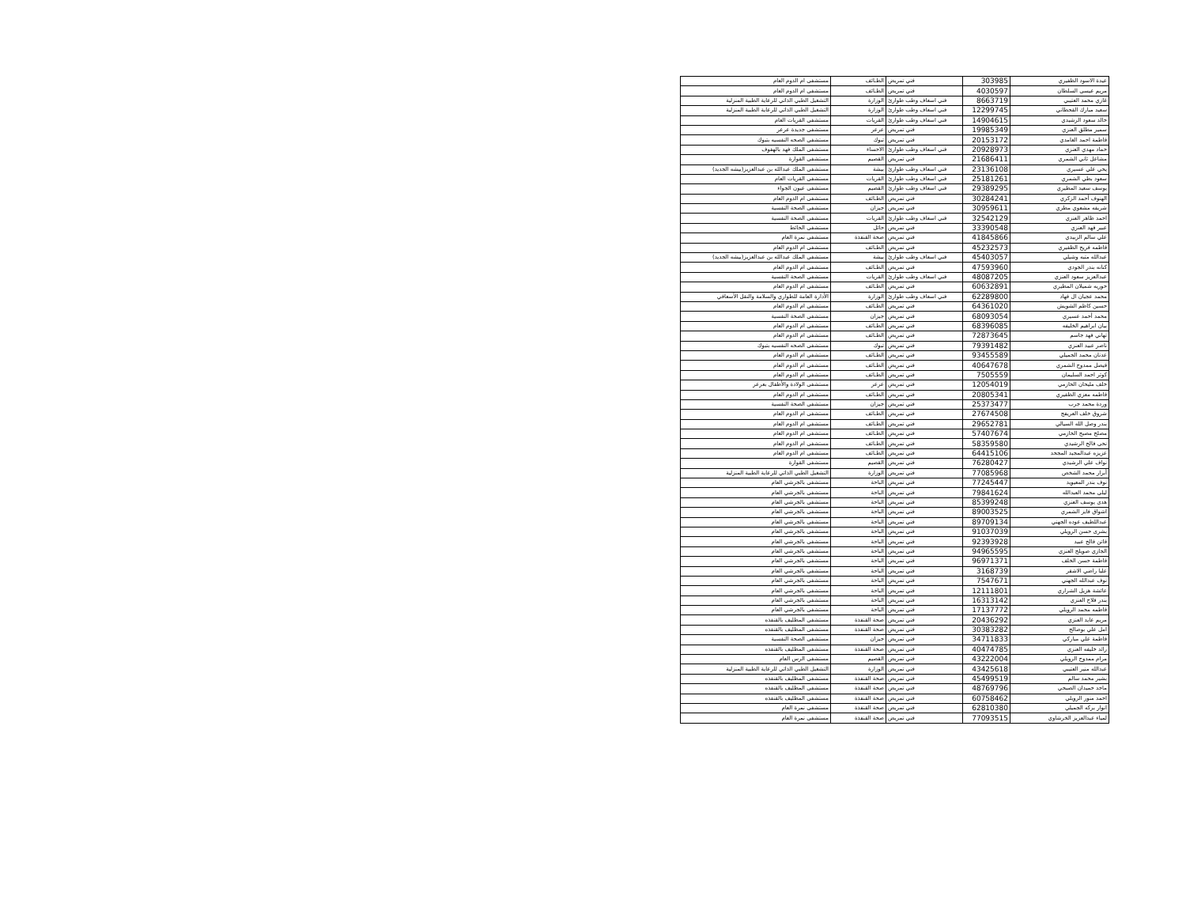| عيدة الاسود الظفيري | 303985 | فني تمريض | الطـائف | مستشفى ام الدوم العام |
| مريم عيسى السلطان | 4030597 | فني تمريض | الطـائف | مستشفى ام الدوم العام |
| غازي محمد العتيبي | 8663719 | فني اسعاف وطب طوارئ | الوزارة | التشغيل الطبي الذاتي للرعاية الطبية المنزلية |
| سعيد مبارك القحطاني | 12299745 | فني اسعاف وطب طوارئ | الوزارة | التشغيل الطبي الذاتي للرعاية الطبية المنزلية |
| خالد سعود الرشيدي | 14904615 | فني اسعاف وطب طوارئ | القريات | مستشفى القريات العام |
| سمير مطلق العنزي | 19985349 | فني تمريض | عرعر | مستشفى جديدة عرعر |
| فاطمة احمد الغامدي | 20153172 | فني تمريض | تبوك | مستشفى الصحه النفسيه بتبوك |
| حماد مهدي العنزي | 20928973 | فني اسعاف وطب طوارئ | الاحساء | مستشفى الملك فهد بالهفوف |
| مشاعل ثاني الشمري | 21686411 | فني تمريض | القصيم | مستشفى القوارة |
| يحي علي عسيري | 23136108 | فني اسعاف وطب طوارئ | بيشة | مستشفى الملك عبدالله بن عبدالعزيز(بيشه الجديد) |
| سعود بطي الشمري | 25181261 | فني اسعاف وطب طوارئ | القريات | مستشفى القريات العام |
| يوسف سعيد المطيري | 29389295 | فني اسعاف وطب طوارئ | القصيم | مستشفى عيون الجواء |
| الهنوف أحمد الزكري | 30284241 | فني تمريض | الطـائف | مستشفى ام الدوم العام |
| شريفه مشعوي مطري | 30959611 | فني تمريض | جيزان | مستشفى الصحة النفسية |
| احمد ظاهر العنزي | 32542129 | فني اسعاف وطب طوارئ | القريات | مستشفى الصحة النفسية |
| عبير فهد العنزي | 33390548 | فني تمريض | حائل | مستشفى الحائط |
| علي سالم الزبيدي | 41845866 | فني تمريض | صحة القنفذة | مستشفى نمرة العام |
| فاطمه فريح الظفيري | 45232573 | فني تمريض | الطـائف | مستشفى ام الدوم العام |
| عبدالله متبه وشيلي | 45403057 | فني اسعاف وطب طوارئ | بيشة | مستشفى الملك عبدالله بن عبدالعزيز(بيشه الجديد) |
| كنانه بندر الجودي | 47593960 | فني تمريض | الطـائف | مستشفى ام الدوم العام |
| عبدالعزيز سعود العنزي | 48087205 | فني اسعاف وطب طوارئ | القريات | مستشفى الصحة النفسية |
| حوريه شميلان المطيري | 60632891 | فني تمريض | الطـائف | مستشفى ام الدوم العام |
| محمد عجيان ال فهاد | 62289800 | فني اسعاف وطب طوارئ | الوزارة | الأدارة العامة للطواري والسلامة والنقل الأسعافي |
| حسين كاظم الشويش | 64361020 | فني تمريض | الطـائف | مستشفى ام الدوم العام |
| محمد أحمد عسيري | 68093054 | فني تمريض | جيزان | مستشفى الصحة النفسية |
| بيان ابراهيم الخليفه | 68396085 | فني تمريض | الطـائف | مستشفى ام الدوم العام |
| تهاني فهد جاسم | 72873645 | فني تمريض | الطـائف | مستشفى ام الدوم العام |
| ناصر عبيد العنزي | 79391482 | فني تمريض | تبوك | مستشفى الصحه النفسيه بتبوك |
| عدنان محمد الجميلي | 93455589 | فني تمريض | الطـائف | مستشفى ام الدوم العام |
| فيصل ممدوح الشمري | 40647678 | فني تمريض | الطـائف | مستشفى ام الدوم العام |
| كوثر احمد السليمان | 7505559 | فني تمريض | الطـائف | مستشفى ام الدوم العام |
| خلف مليحان الحازمي | 12054019 | فني تمريض | عرعر | مستشفى الولادة والأطفال بعرعر |
| فاطمه معزي الظفيري | 20805341 | فني تمريض | الطـائف | مستشفى ام الدوم العام |
| وردة محمد جرب | 25373477 | فني تمريض | جيزان | مستشفى الصحة النفسية |
| شروق خلف العريفج | 27674508 | فني تمريض | الطـائف | مستشفى ام الدوم العام |
| بندر وصل الله السيالي | 29652781 | فني تمريض | الطـائف | مستشفى ام الدوم العام |
| مصلح مصبح الحازمي | 57407674 | فني تمريض | الطـائف | مستشفى ام الدوم العام |
| نحى فالح الرشيدي | 58359580 | فني تمريض | الطـائف | مستشفى ام الدوم العام |
| عزيزه عبدالمجيد المجحد | 64415106 | فني تمريض | الطـائف | مستشفى ام الدوم العام |
| نواف علي الرشيدي | 76280427 | فني تمريض | القصيم | مستشفى القوارة |
| أبرار محمد الشخص | 77085968 | فني تمريض | الوزارة | التشغيل الطبي الذاتي للرعاية الطبية المنزلية |
| نوف بندر المعيويد | 77245447 | فني تمريض | الباحة | مستشفى بالجرشي العام |
| ليلى محمد العبدالله | 79841624 | فني تمريض | الباحة | مستشفى بالجرشي العام |
| هدى يوسف العنزي | 85399248 | فني تمريض | الباحة | مستشفى بالجرشي العام |
| اشواق فايز الشمري | 89003525 | فني تمريض | الباحة | مستشفى بالجرشي العام |
| عبداللطيف عوده الجهني | 89709134 | فني تمريض | الباحة | مستشفى بالجرشي العام |
| بشرى حسن الرويلي | 91037039 | فني تمريض | الباحة | مستشفى بالجرشي العام |
| فاتن فالح عبيد | 92393928 | فني تمريض | الباحة | مستشفى بالجرشي العام |
| الجازي صويلح العنزي | 94965595 | فني تمريض | الباحة | مستشفى بالجرشي العام |
| فاطمة حسن الخلف | 96971371 | فني تمريض | الباحة | مستشفى بالجرشي العام |
| عليا راضي الاشقر | 3168739 | فني تمريض | الباحة | مستشفى بالجرشي العام |
| نوف عبدالله الجهني | 7547671 | فني تمريض | الباحة | مستشفى بالجرشي العام |
| عائشة هزيل الشراري | 12111801 | فني تمريض | الباحة | مستشفى بالجرشي العام |
| بندر فلاح العنزي | 16313142 | فني تمريض | الباحة | مستشفى بالجرشي العام |
| فاطمه محمد الرويلي | 17137772 | فني تمريض | الباحة | مستشفى بالجرشي العام |
| مريم عايد العنزي | 20436292 | فني تمريض | صحة القنفذة | مستشفى المظليف بالقنفذه |
| امل علي بوصالح | 30383282 | فني تمريض | صحة القنفذة | مستشفى المظليف بالقنفذه |
| فاطمة علي مباركي | 34711833 | فني تمريض | جيزان | مستشفى الصحة النفسية |
| رائد خليفه العنزي | 40474785 | فني تمريض | صحة القنفذة | مستشفى المظليف بالقنفذه |
| مرام ممدوح الرويلي | 43222004 | فني تمريض | القصيم | مستشفى الرس العام |
| عبدالله منير العتيبي | 43425618 | فني تمريض | الوزارة | التشغيل الطبي الذاتي للرعاية الطبية المنزلية |
| بشير محمد سالم | 45499519 | فني تمريض | صحة القنفذة | مستشفى المظليف بالقنفذه |
| ماجد حميدان الصبحي | 48769796 | فني تمريض | صحة القنفذة | مستشفى المظليف بالقنفذه |
| احمد منور الرويلي | 60758462 | فني تمريض | صحة القنفذة | مستشفى المظليف بالقنفذه |
| انوار بركه الجميلي | 62810380 | فني تمريض | صحة القنفذة | مستشفى نمرة العام |
| لمياء عبدالعزيز الخرشاوي | 77093515 | فني تمريض | صحة القنفذة | مستشفى نمرة العام |